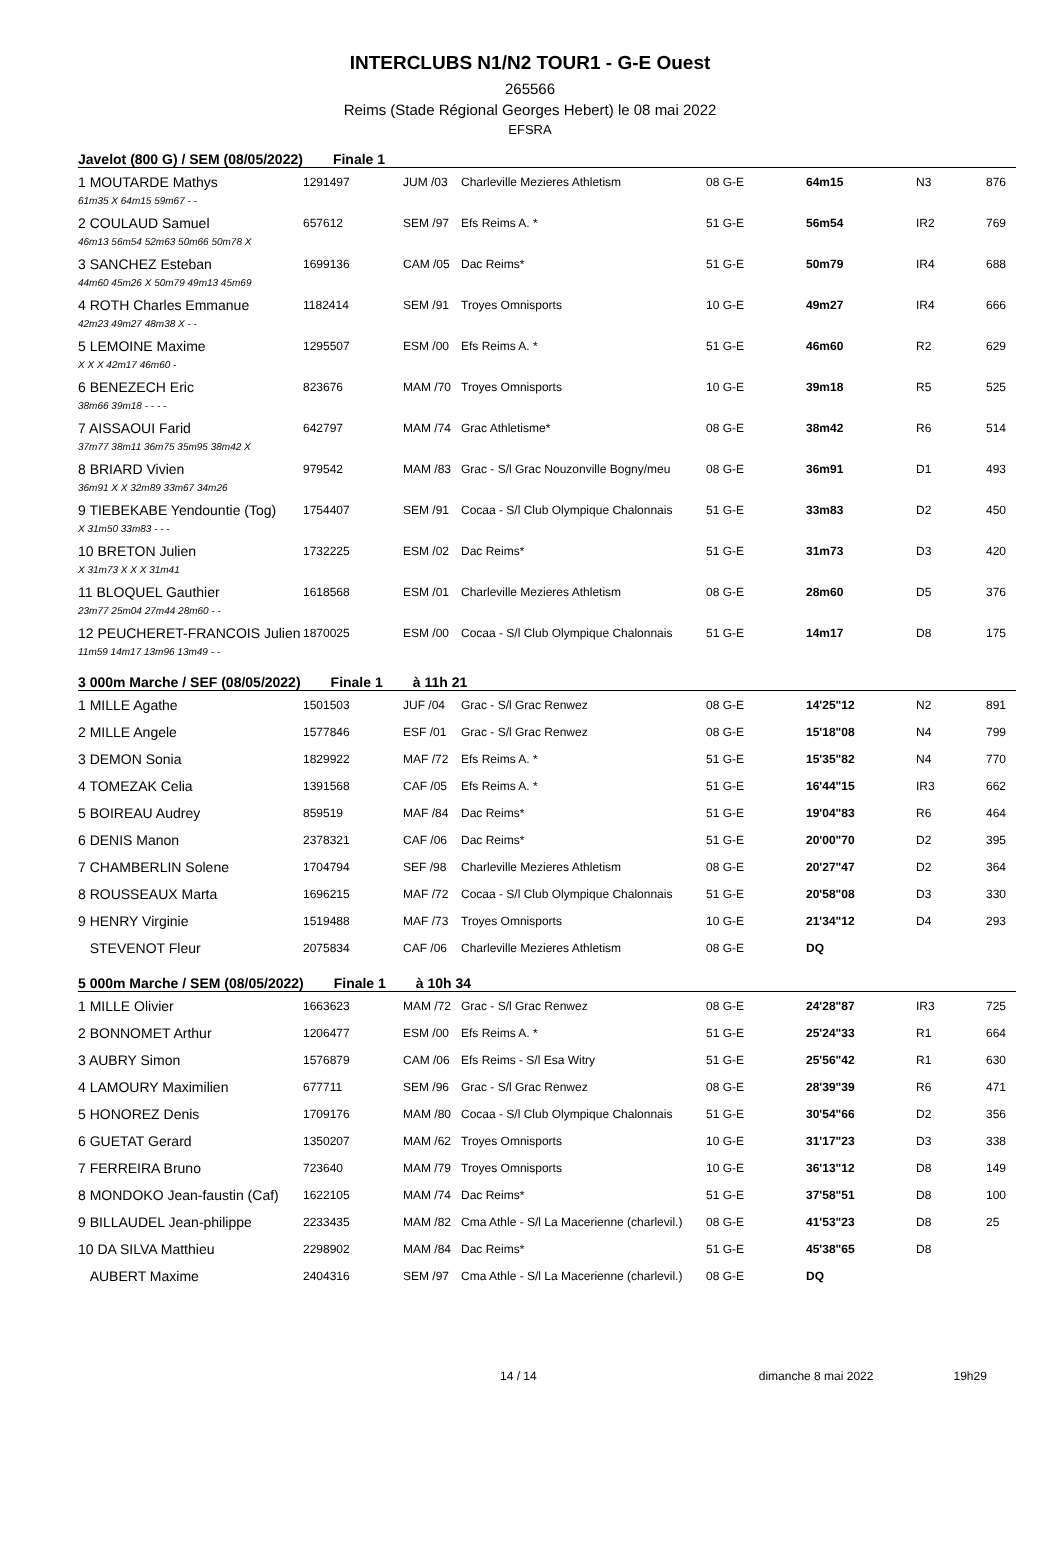INTERCLUBS N1/N2 TOUR1 - G-E Ouest
265566
Reims (Stade Régional Georges Hebert) le 08 mai 2022
EFSRA
Javelot (800 G) / SEM (08/05/2022) Finale 1
| 1 MOUTARDE Mathys | 1291497 | JUM /03 | Charleville Mezieres Athletism | 08 G-E | 64m15 | N3 | 876 |
| 61m35 X 64m15 59m67 - - | | | | | | | |
| 2 COULAUD Samuel | 657612 | SEM /97 | Efs Reims A. * | 51 G-E | 56m54 | IR2 | 769 |
| 46m13 56m54 52m63 50m66 50m78 X | | | | | | | |
| 3 SANCHEZ Esteban | 1699136 | CAM /05 | Dac Reims* | 51 G-E | 50m79 | IR4 | 688 |
| 44m60 45m26 X 50m79 49m13 45m69 | | | | | | | |
| 4 ROTH Charles Emmanue | 1182414 | SEM /91 | Troyes Omnisports | 10 G-E | 49m27 | IR4 | 666 |
| 42m23 49m27 48m38 X - - | | | | | | | |
| 5 LEMOINE Maxime | 1295507 | ESM /00 | Efs Reims A. * | 51 G-E | 46m60 | R2 | 629 |
| X X X 42m17 46m60 - | | | | | | | |
| 6 BENEZECH Eric | 823676 | MAM /70 | Troyes Omnisports | 10 G-E | 39m18 | R5 | 525 |
| 38m66 39m18 - - - - | | | | | | | |
| 7 AISSAOUI Farid | 642797 | MAM /74 | Grac Athletisme* | 08 G-E | 38m42 | R6 | 514 |
| 37m77 38m11 36m75 35m95 38m42 X | | | | | | | |
| 8 BRIARD Vivien | 979542 | MAM /83 | Grac - S/l Grac Nouzonville Bogny/meu | 08 G-E | 36m91 | D1 | 493 |
| 36m91 X X 32m89 33m67 34m26 | | | | | | | |
| 9 TIEBEKABE Yendountie (Tog) | 1754407 | SEM /91 | Cocaa - S/l Club Olympique Chalonnais | 51 G-E | 33m83 | D2 | 450 |
| X 31m50 33m83 - - - | | | | | | | |
| 10 BRETON Julien | 1732225 | ESM /02 | Dac Reims* | 51 G-E | 31m73 | D3 | 420 |
| X 31m73 X X X 31m41 | | | | | | | |
| 11 BLOQUEL Gauthier | 1618568 | ESM /01 | Charleville Mezieres Athletism | 08 G-E | 28m60 | D5 | 376 |
| 23m77 25m04 27m44 28m60 - - | | | | | | | |
| 12 PEUCHERET-FRANCOIS Julien | 1870025 | ESM /00 | Cocaa - S/l Club Olympique Chalonnais | 51 G-E | 14m17 | D8 | 175 |
| 11m59 14m17 13m96 13m49 - - | | | | | | | |
3 000m Marche / SEF (08/05/2022) Finale 1 à 11h 21
| 1 MILLE Agathe | 1501503 | JUF /04 | Grac - S/l Grac Renwez | 08 G-E | 14'25"12 | N2 | 891 |
| 2 MILLE Angele | 1577846 | ESF /01 | Grac - S/l Grac Renwez | 08 G-E | 15'18"08 | N4 | 799 |
| 3 DEMON Sonia | 1829922 | MAF /72 | Efs Reims A. * | 51 G-E | 15'35"82 | N4 | 770 |
| 4 TOMEZAK Celia | 1391568 | CAF /05 | Efs Reims A. * | 51 G-E | 16'44"15 | IR3 | 662 |
| 5 BOIREAU Audrey | 859519 | MAF /84 | Dac Reims* | 51 G-E | 19'04"83 | R6 | 464 |
| 6 DENIS Manon | 2378321 | CAF /06 | Dac Reims* | 51 G-E | 20'00"70 | D2 | 395 |
| 7 CHAMBERLIN Solene | 1704794 | SEF /98 | Charleville Mezieres Athletism | 08 G-E | 20'27"47 | D2 | 364 |
| 8 ROUSSEAUX Marta | 1696215 | MAF /72 | Cocaa - S/l Club Olympique Chalonnais | 51 G-E | 20'58"08 | D3 | 330 |
| 9 HENRY Virginie | 1519488 | MAF /73 | Troyes Omnisports | 10 G-E | 21'34"12 | D4 | 293 |
| STEVENOT Fleur | 2075834 | CAF /06 | Charleville Mezieres Athletism | 08 G-E | DQ | | |
5 000m Marche / SEM (08/05/2022) Finale 1 à 10h 34
| 1 MILLE Olivier | 1663623 | MAM /72 | Grac - S/l Grac Renwez | 08 G-E | 24'28"87 | IR3 | 725 |
| 2 BONNOMET Arthur | 1206477 | ESM /00 | Efs Reims A. * | 51 G-E | 25'24"33 | R1 | 664 |
| 3 AUBRY Simon | 1576879 | CAM /06 | Efs Reims - S/l Esa Witry | 51 G-E | 25'56"42 | R1 | 630 |
| 4 LAMOURY Maximilien | 677711 | SEM /96 | Grac - S/l Grac Renwez | 08 G-E | 28'39"39 | R6 | 471 |
| 5 HONOREZ Denis | 1709176 | MAM /80 | Cocaa - S/l Club Olympique Chalonnais | 51 G-E | 30'54"66 | D2 | 356 |
| 6 GUETAT Gerard | 1350207 | MAM /62 | Troyes Omnisports | 10 G-E | 31'17"23 | D3 | 338 |
| 7 FERREIRA Bruno | 723640 | MAM /79 | Troyes Omnisports | 10 G-E | 36'13"12 | D8 | 149 |
| 8 MONDOKO Jean-faustin (Caf) | 1622105 | MAM /74 | Dac Reims* | 51 G-E | 37'58"51 | D8 | 100 |
| 9 BILLAUDEL Jean-philippe | 2233435 | MAM /82 | Cma Athle - S/l La Macerienne (charlevil.) | 08 G-E | 41'53"23 | D8 | 25 |
| 10 DA SILVA Matthieu | 2298902 | MAM /84 | Dac Reims* | 51 G-E | 45'38"65 | D8 | |
| AUBERT Maxime | 2404316 | SEM /97 | Cma Athle - S/l La Macerienne (charlevil.) | 08 G-E | DQ | | |
14 / 14 dimanche 8 mai 2022 19h29